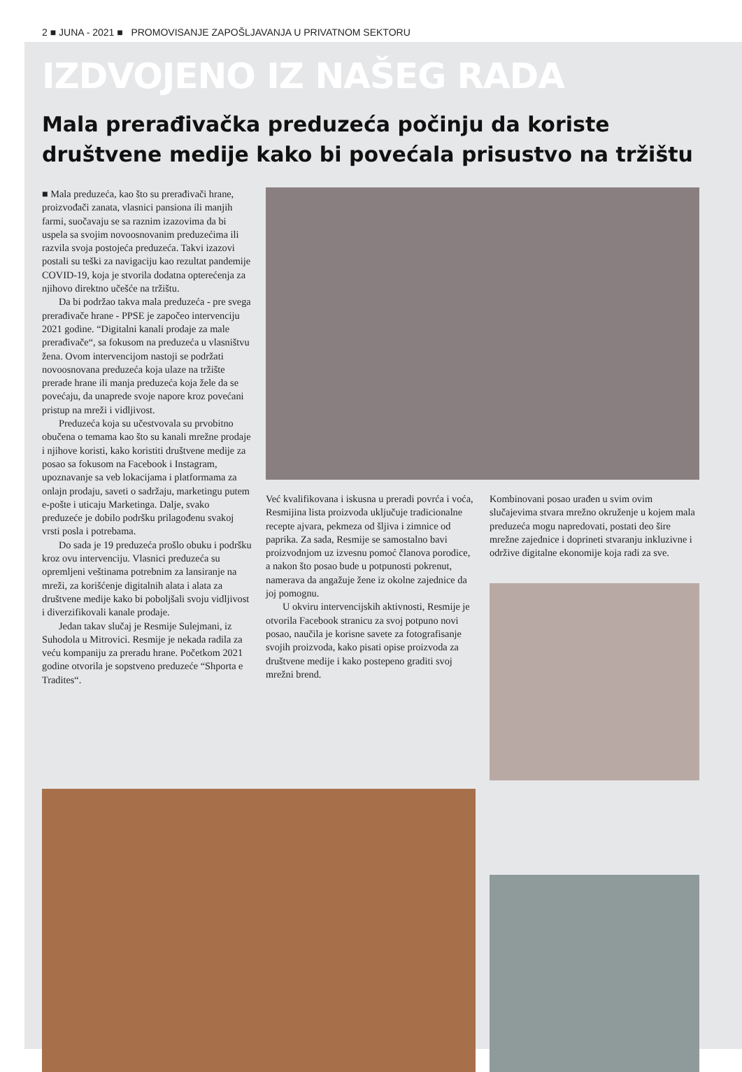2 ■ JUNA - 2021 ■ PROMOVISANJE ZAPOŠLJAVANJA U PRIVATNOM SEKTORU
IZDVOJENO IZ NAŠEG RADA
Mala prerađivačka preduzeća počinju da koriste društvene medije kako bi povećala prisustvo na tržištu
■ Mala preduzeća, kao što su prerađivači hrane, proizvođači zanata, vlasnici pansiona ili manjih farmi, suočavaju se sa raznim izazovima da bi uspela sa svojim novoosnovanim preduzećima ili razvila svoja postojeća preduzeća. Takvi izazovi postali su teški za navigaciju kao rezultat pandemije COVID-19, koja je stvorila dodatna opterećenja za njihovo direktno učešće na tržištu.
Da bi podržao takva mala preduzeća - pre svega prerađivače hrane - PPSE je započeo intervenciju 2021 godine. “Digitalni kanali prodaje za male prerađivače“, sa fokusom na preduzeća u vlasništvu žena. Ovom intervencijom nastoji se podržati novoosnovana preduzeća koja ulaze na tržište prerade hrane ili manja preduzeća koja žele da se povećaju, da unaprede svoje napore kroz povećani pristup na mreži i vidljivost.
Preduzeća koja su učestvovala su prvobitno obučena o temama kao što su kanali mrežne prodaje i njihove koristi, kako koristiti društvene medije za posao sa fokusom na Facebook i Instagram, upoznavanje sa veb lokacijama i platformama za onlajn prodaju, saveti o sadržaju, marketingu putem e-pošte i uticaju Marketinga. Dalje, svako preduzeće je dobilo podršku prilagođenu svakoj vrsti posla i potrebama.
Do sada je 19 preduzeća prošlo obuku i podršku kroz ovu intervenciju. Vlasnici preduzeća su opremljeni veštinama potrebnim za lansiranje na mreži, za korišćenje digitalnih alata i alata za društvene medije kako bi poboljšali svoju vidljivost i diverzifikovali kanale prodaje.
Jedan takav slučaj je Resmije Sulejmani, iz Suhodola u Mitrovici. Resmije je nekada radila za veću kompaniju za preradu hrane. Početkom 2021 godine otvorila je sopstveno preduzeće “Shporta e Tradites“.
Već kvalifikovana i iskusna u preradi povrća i voća, Resmijina lista proizvoda uključuje tradicionalne recepte ajvara, pekmeza od šljiva i zimnice od paprika. Za sada, Resmije se samostalno bavi proizvodnjom uz izvesnu pomoć članova porodice, a nakon što posao bude u potpunosti pokrenut, namerava da angažuje žene iz okolne zajednice da joj pomognu.
U okviru intervencijskih aktivnosti, Resmije je otvorila Facebook stranicu za svoj potpuno novi posao, naučila je korisne savete za fotografisanje svojih proizvoda, kako pisati opise proizvoda za društvene medije i kako postepeno graditi svoj mrežni brend.
Kombinovani posao urađen u svim ovim slučajevima stvara mrežno okruženje u kojem mala preduzeća mogu napredovati, postati deo šire mrežne zajednice i doprineti stvaranju inkluzivne i održive digitalne ekonomije koja radi za sve.